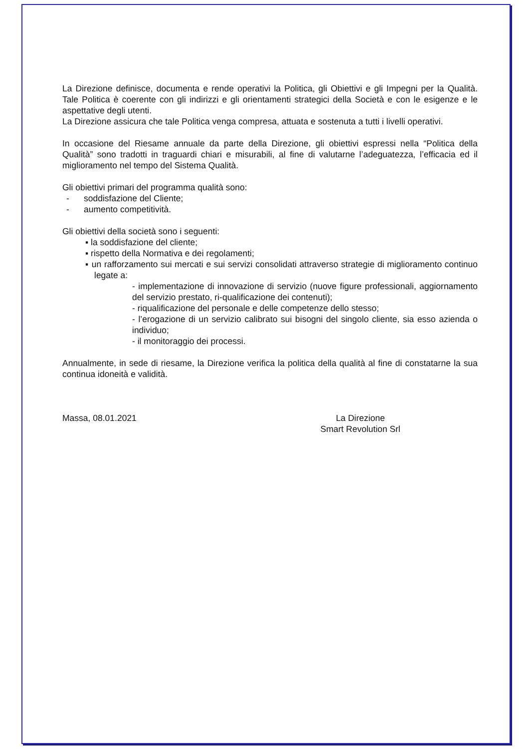La Direzione definisce, documenta e rende operativi la Politica, gli Obiettivi e gli Impegni per la Qualità. Tale Politica è coerente con gli indirizzi e gli orientamenti strategici della Società e con le esigenze e le aspettative degli utenti.
La Direzione assicura che tale Politica venga compresa, attuata e sostenuta a tutti i livelli operativi.
In occasione del Riesame annuale da parte della Direzione, gli obiettivi espressi nella “Politica della Qualità” sono tradotti in traguardi chiari e misurabili, al fine di valutarne l’adeguatezza, l’efficacia ed il miglioramento nel tempo del Sistema Qualità.
Gli obiettivi primari del programma qualità sono:
- soddisfazione del Cliente;
- aumento competitività.
Gli obiettivi della società sono i seguenti:
▪ la soddisfazione del cliente;
▪ rispetto della Normativa e dei regolamenti;
▪ un rafforzamento sui mercati e sui servizi consolidati attraverso strategie di miglioramento continuo legate a:
- implementazione di innovazione di servizio (nuove figure professionali, aggiornamento del servizio prestato, ri-qualificazione dei contenuti);
- riqualificazione del personale e delle competenze dello stesso;
- l’erogazione di un servizio calibrato sui bisogni del singolo cliente, sia esso azienda o individuo;
- il monitoraggio dei processi.
Annualmente, in sede di riesame, la Direzione verifica la politica della qualità al fine di constatarne la sua continua idoneità e validità.
Massa, 08.01.2021 La Direzione
Smart Revolution Srl